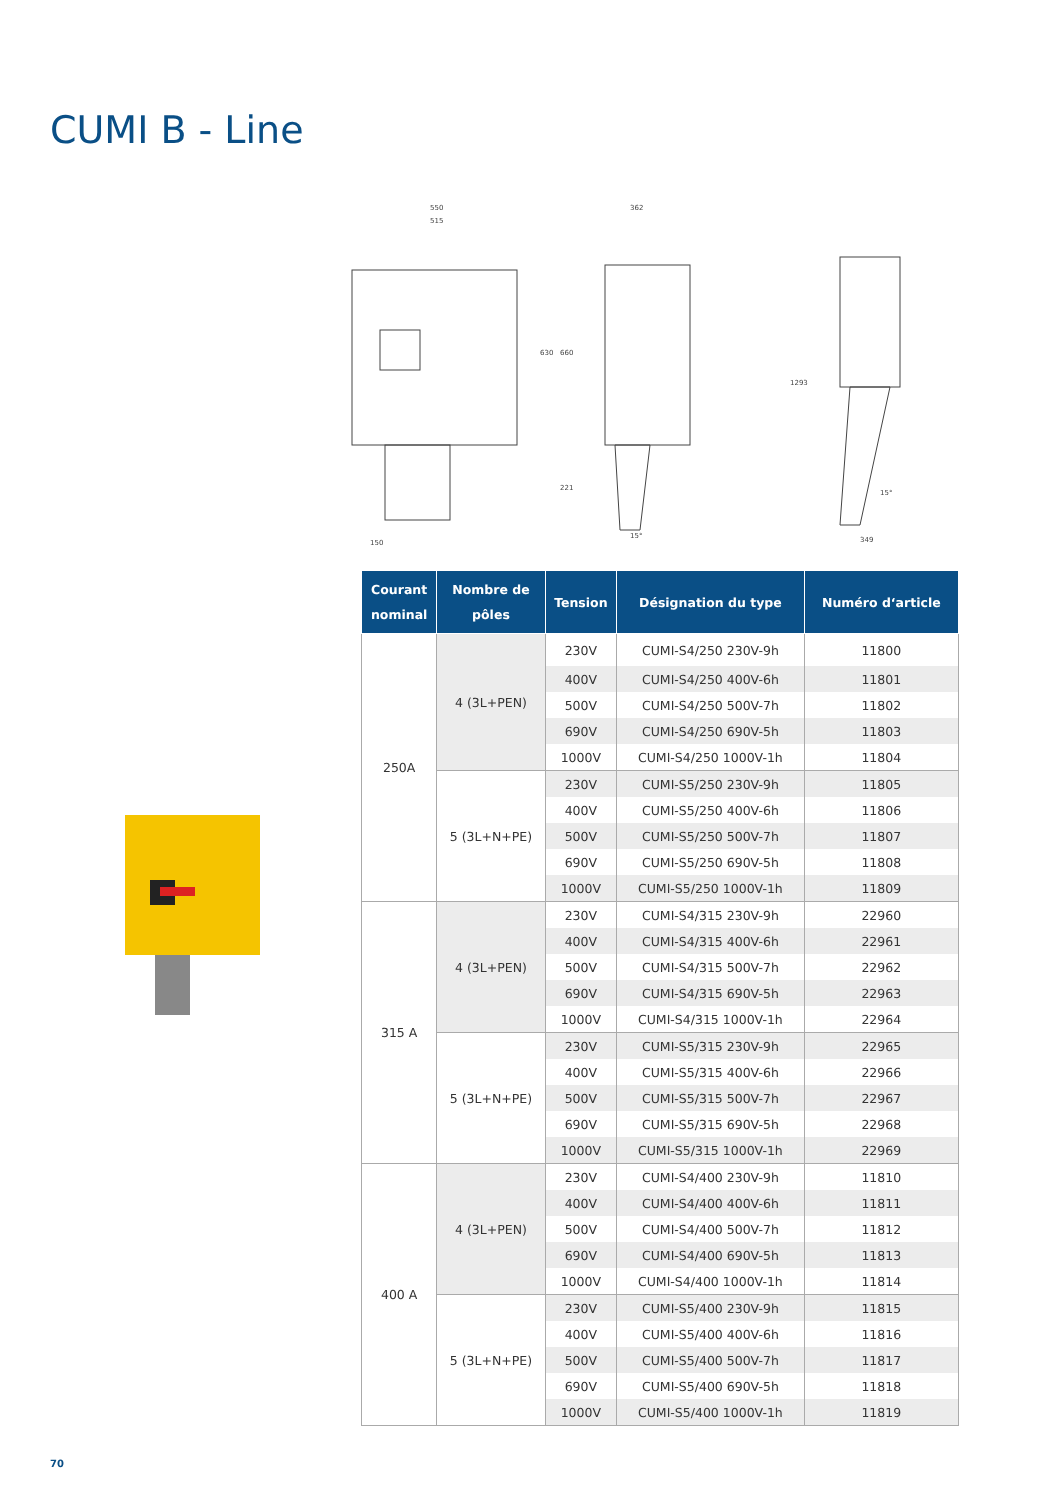CUMI B - Line
550
515
362
630
660
221
150
15°
1293
349
15°
| Courant nominal | Nombre de pôles | Tension | Désignation du type | Numéro d‘article |
| --- | --- | --- | --- | --- |
| 250A | 4 (3L+PEN) | 230V | CUMI-S4/250 230V-9h | 11800 |
| | | 400V | CUMI-S4/250 400V-6h | 11801 |
| | | 500V | CUMI-S4/250 500V-7h | 11802 |
| | | 690V | CUMI-S4/250 690V-5h | 11803 |
| | | 1000V | CUMI-S4/250 1000V-1h | 11804 |
| | 5 (3L+N+PE) | 230V | CUMI-S5/250 230V-9h | 11805 |
| | | 400V | CUMI-S5/250 400V-6h | 11806 |
| | | 500V | CUMI-S5/250 500V-7h | 11807 |
| | | 690V | CUMI-S5/250 690V-5h | 11808 |
| | | 1000V | CUMI-S5/250 1000V-1h | 11809 |
| 315 A | 4 (3L+PEN) | 230V | CUMI-S4/315 230V-9h | 22960 |
| | | 400V | CUMI-S4/315 400V-6h | 22961 |
| | | 500V | CUMI-S4/315 500V-7h | 22962 |
| | | 690V | CUMI-S4/315 690V-5h | 22963 |
| | | 1000V | CUMI-S4/315 1000V-1h | 22964 |
| | 5 (3L+N+PE) | 230V | CUMI-S5/315 230V-9h | 22965 |
| | | 400V | CUMI-S5/315 400V-6h | 22966 |
| | | 500V | CUMI-S5/315 500V-7h | 22967 |
| | | 690V | CUMI-S5/315 690V-5h | 22968 |
| | | 1000V | CUMI-S5/315 1000V-1h | 22969 |
| 400 A | 4 (3L+PEN) | 230V | CUMI-S4/400 230V-9h | 11810 |
| | | 400V | CUMI-S4/400 400V-6h | 11811 |
| | | 500V | CUMI-S4/400 500V-7h | 11812 |
| | | 690V | CUMI-S4/400 690V-5h | 11813 |
| | | 1000V | CUMI-S4/400 1000V-1h | 11814 |
| | 5 (3L+N+PE) | 230V | CUMI-S5/400 230V-9h | 11815 |
| | | 400V | CUMI-S5/400 400V-6h | 11816 |
| | | 500V | CUMI-S5/400 500V-7h | 11817 |
| | | 690V | CUMI-S5/400 690V-5h | 11818 |
| | | 1000V | CUMI-S5/400 1000V-1h | 11819 |
70